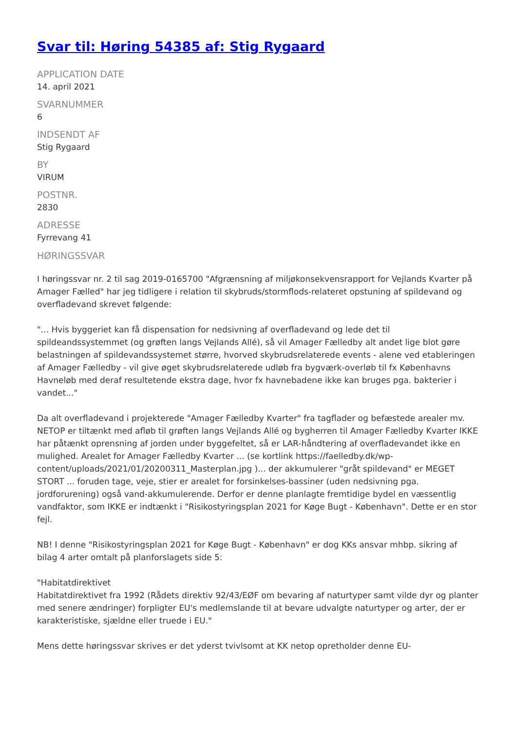Svar til: Høring 54385 af: Stig Rygaard
APPLICATION DATE
14. april 2021
SVARNUMMER
6
INDSENDT AF
Stig Rygaard
BY
VIRUM
POSTNR.
2830
ADRESSE
Fyrrevang 41
HØRINGSSVAR
I høringssvar nr. 2 til sag 2019-0165700 "Afgrænsning af miljøkonsekvensrapport for Vejlands Kvarter på Amager Fælled" har jeg tidligere i relation til skybruds/stormflods-relateret opstuning af spildevand og overfladevand skrevet følgende:
"... Hvis byggeriet kan få dispensation for nedsivning af overfladevand og lede det til spildeandssystemmet (og grøften langs Vejlands Allé), så vil Amager Fælledby alt andet lige blot gøre belastningen af spildevandssystemet større, hvorved skybrudsrelaterede events - alene ved etableringen af Amager Fælledby - vil give øget skybrudsrelaterede udløb fra bygværk-overløb til fx Københavns Havneløb med deraf resultetende ekstra dage, hvor fx havnebadene ikke kan bruges pga. bakterier i vandet..."
Da alt overfladevand i projekterede "Amager Fælledby Kvarter" fra tagflader og befæstede arealer mv. NETOP er tiltænkt med afløb til grøften langs Vejlands Allé og bygherren til Amager Fælledby Kvarter IKKE har påtænkt oprensning af jorden under byggefeltet, så er LAR-håndtering af overfladevandet ikke en mulighed. Arealet for Amager Fælledby Kvarter ... (se kortlink https://faelledby.dk/wp-content/uploads/2021/01/20200311_Masterplan.jpg )... der akkumulerer "gråt spildevand" er MEGET STORT ... foruden tage, veje, stier er arealet for forsinkelses-bassiner (uden nedsivning pga. jordforurening) også vand-akkumulerende. Derfor er denne planlagte fremtidige bydel en væssentlig vandfaktor, som IKKE er indtænkt i "Risikostyringsplan 2021 for Køge Bugt - København". Dette er en stor fejl.
NB! I denne "Risikostyringsplan 2021 for Køge Bugt - København" er dog KKs ansvar mhbp. sikring af bilag 4 arter omtalt på planforslagets side 5:
"Habitatdirektivet
Habitatdirektivet fra 1992 (Rådets direktiv 92/43/EØF om bevaring af naturtyper samt vilde dyr og planter med senere ændringer) forpligter EU's medlemslande til at bevare udvalgte naturtyper og arter, der er karakteristiske, sjældne eller truede i EU."
Mens dette høringssvar skrives er det yderst tvivlsomt at KK netop opretholder denne EU-